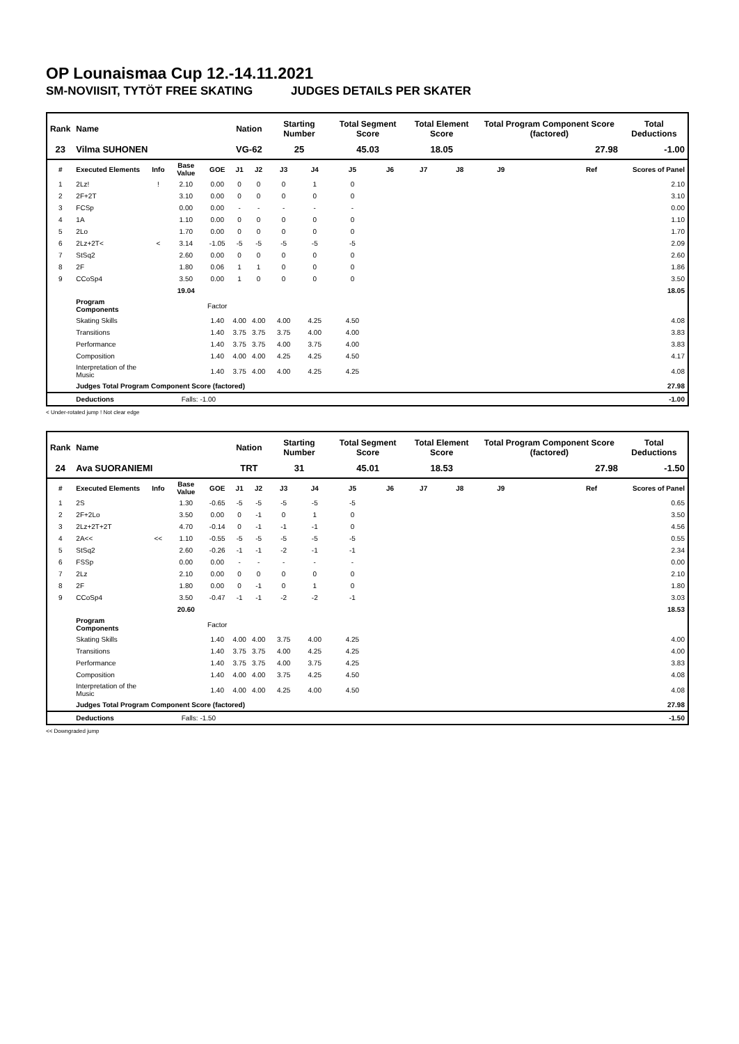OP Lounaismaa Cup 12.-14.11.2021
SM-NOVIISIT, TYTÖT FREE SKATING JUDGES DETAILS PER SKATER
| Rank | Name | | | | Nation | | Starting Number | | Total Segment Score | | Total Element Score | | Total Program Component Score (factored) | | | | Total Deductions |
| --- | --- | --- | --- | --- | --- | --- | --- | --- | --- | --- | --- | --- | --- | --- | --- | --- | --- |
| 23 | Vilma SUHONEN | | | | VG-62 | | 25 | | 45.03 | | 18.05 | | 27.98 | | | | -1.00 |
| # | Executed Elements | Info | Base Value | GOE | J1 | J2 | J3 | J4 | J5 | J6 | J7 | J8 | J9 | | | Ref | Scores of Panel |
| 1 | 2Lz! | ! | 2.10 | 0.00 | 0 | 0 | 0 | 1 | 0 | | | | | | | | 2.10 |
| 2 | 2F+2T | | 3.10 | 0.00 | 0 | 0 | 0 | 0 | 0 | | | | | | | | 3.10 |
| 3 | FCSp | | 0.00 | 0.00 | - | - | - | - | - | | | | | | | | 0.00 |
| 4 | 1A | | 1.10 | 0.00 | 0 | 0 | 0 | 0 | 0 | | | | | | | | 1.10 |
| 5 | 2Lo | | 1.70 | 0.00 | 0 | 0 | 0 | 0 | 0 | | | | | | | | 1.70 |
| 6 | 2Lz+2T< | < | 3.14 | -1.05 | -5 | -5 | -5 | -5 | -5 | | | | | | | | 2.09 |
| 7 | StSq2 | | 2.60 | 0.00 | 0 | 0 | 0 | 0 | 0 | | | | | | | | 2.60 |
| 8 | 2F | | 1.80 | 0.06 | 1 | 1 | 0 | 0 | 0 | | | | | | | | 1.86 |
| 9 | CCoSp4 | | 3.50 | 0.00 | 1 | 0 | 0 | 0 | 0 | | | | | | | | 3.50 |
| | | | 19.04 | | | | | | | | | | | | | | 18.05 |
| | Program Components | | | Factor | | | | | | | | | | | | | |
| | Skating Skills | | | 1.40 | 4.00 | 4.00 | 4.00 | 4.25 | 4.50 | | | | | | | | 4.08 |
| | Transitions | | | 1.40 | 3.75 | 3.75 | 3.75 | 4.00 | 4.00 | | | | | | | | 3.83 |
| | Performance | | | 1.40 | 3.75 | 3.75 | 4.00 | 3.75 | 4.00 | | | | | | | | 3.83 |
| | Composition | | | 1.40 | 4.00 | 4.00 | 4.25 | 4.25 | 4.50 | | | | | | | | 4.17 |
| | Interpretation of the Music | | | 1.40 | 3.75 | 4.00 | 4.00 | 4.25 | 4.25 | | | | | | | | 4.08 |
| | Judges Total Program Component Score (factored) | | | | | | | | | | | | | | | | 27.98 |
| | Deductions | | Falls: -1.00 | | | | | | | | | | | | | | -1.00 |
< Under-rotated jump ! Not clear edge
| Rank | Name | | | | Nation | | Starting Number | | Total Segment Score | | Total Element Score | | Total Program Component Score (factored) | | | | Total Deductions |
| --- | --- | --- | --- | --- | --- | --- | --- | --- | --- | --- | --- | --- | --- | --- | --- | --- | --- |
| 24 | Ava SUORANIEMI | | | | TRT | | 31 | | 45.01 | | 18.53 | | 27.98 | | | | -1.50 |
| # | Executed Elements | Info | Base Value | GOE | J1 | J2 | J3 | J4 | J5 | J6 | J7 | J8 | J9 | | | Ref | Scores of Panel |
| 1 | 2S | | 1.30 | -0.65 | -5 | -5 | -5 | -5 | -5 | | | | | | | | 0.65 |
| 2 | 2F+2Lo | | 3.50 | 0.00 | 0 | -1 | 0 | 1 | 0 | | | | | | | | 3.50 |
| 3 | 2Lz+2T+2T | | 4.70 | -0.14 | 0 | -1 | -1 | -1 | 0 | | | | | | | | 4.56 |
| 4 | 2A<< | << | 1.10 | -0.55 | -5 | -5 | -5 | -5 | -5 | | | | | | | | 0.55 |
| 5 | StSq2 | | 2.60 | -0.26 | -1 | -1 | -2 | -1 | -1 | | | | | | | | 2.34 |
| 6 | FSSp | | 0.00 | 0.00 | - | - | - | - | - | | | | | | | | 0.00 |
| 7 | 2Lz | | 2.10 | 0.00 | 0 | 0 | 0 | 0 | 0 | | | | | | | | 2.10 |
| 8 | 2F | | 1.80 | 0.00 | 0 | -1 | 0 | 1 | 0 | | | | | | | | 1.80 |
| 9 | CCoSp4 | | 3.50 | -0.47 | -1 | -1 | -2 | -2 | -1 | | | | | | | | 3.03 |
| | | | 20.60 | | | | | | | | | | | | | | 18.53 |
| | Program Components | | | Factor | | | | | | | | | | | | | |
| | Skating Skills | | | 1.40 | 4.00 | 4.00 | 3.75 | 4.00 | 4.25 | | | | | | | | 4.00 |
| | Transitions | | | 1.40 | 3.75 | 3.75 | 4.00 | 4.25 | 4.25 | | | | | | | | 4.00 |
| | Performance | | | 1.40 | 3.75 | 3.75 | 4.00 | 3.75 | 4.25 | | | | | | | | 3.83 |
| | Composition | | | 1.40 | 4.00 | 4.00 | 3.75 | 4.25 | 4.50 | | | | | | | | 4.08 |
| | Interpretation of the Music | | | 1.40 | 4.00 | 4.00 | 4.25 | 4.00 | 4.50 | | | | | | | | 4.08 |
| | Judges Total Program Component Score (factored) | | | | | | | | | | | | | | | | 27.98 |
| | Deductions | | Falls: -1.50 | | | | | | | | | | | | | | -1.50 |
<< Downgraded jump